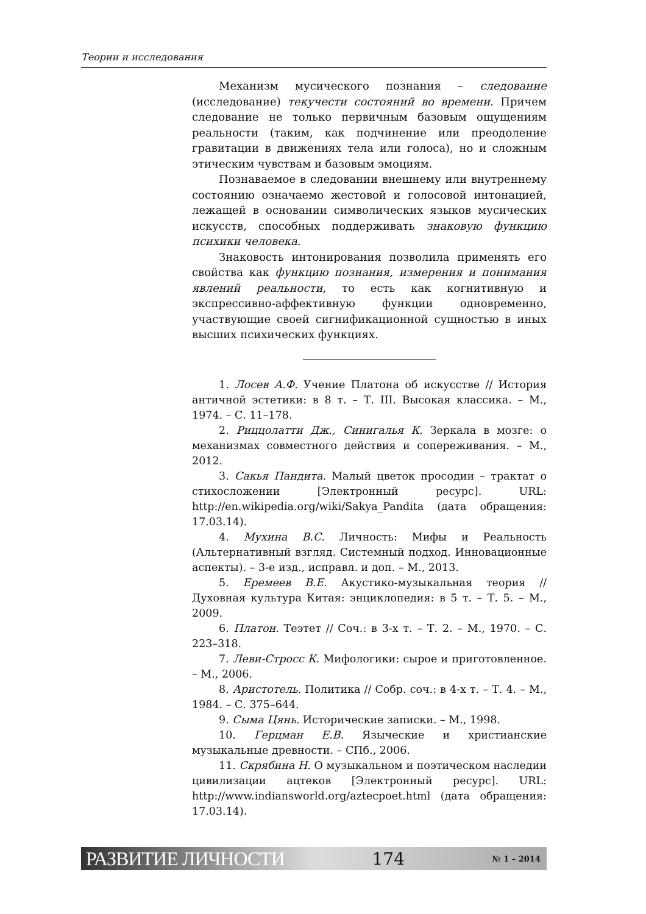Теории и исследования
Механизм мусического познания – следование (исследование) текучести состояний во времени. Причем следование не только первичным базовым ощущениям реальности (таким, как подчинение или преодоление гравитации в движениях тела или голоса), но и сложным этическим чувствам и базовым эмоциям.
Познаваемое в следовании внешнему или внутреннему состоянию означаемо жестовой и голосовой интонацией, лежащей в основании символических языков мусических искусств, способных поддерживать знаковую функцию психики человека.
Знаковость интонирования позволила применять его свойства как функцию познания, измерения и понимания явлений реальности, то есть как когнитивную и экспрессивно-аффективную функции одновременно, участвующие своей сигнификационной сущностью в иных высших психических функциях.
1. Лосев А.Ф. Учение Платона об искусстве // История античной эстетики: в 8 т. – Т. III. Высокая классика. – М., 1974. – С. 11–178.
2. Риццолатти Дж., Синигалья К. Зеркала в мозге: о механизмах совместного действия и сопереживания. – М., 2012.
3. Сакья Пандита. Малый цветок просодии – трактат о стихосложении [Электронный ресурс]. URL: http://en.wikipedia.org/wiki/Sakya_Pandita (дата обращения: 17.03.14).
4. Мухина В.С. Личность: Мифы и Реальность (Альтернативный взгляд. Системный подход. Инновационные аспекты). – 3-е изд., исправл. и доп. – М., 2013.
5. Еремеев В.Е. Акустико-музыкальная теория // Духовная культура Китая: энциклопедия: в 5 т. – Т. 5. – М., 2009.
6. Платон. Теэтет // Соч.: в 3-х т. – Т. 2. – М., 1970. – С. 223–318.
7. Леви-Стросс К. Мифологики: сырое и приготовленное. – М., 2006.
8. Аристотель. Политика // Собр. соч.: в 4-х т. – Т. 4. – М., 1984. – С. 375–644.
9. Сыма Цянь. Исторические записки. – М., 1998.
10. Герцман Е.В. Языческие и христианские музыкальные древности. – СПб., 2006.
11. Скрябина Н. О музыкальном и поэтическом наследии цивилизации ацтеков [Электронный ресурс]. URL: http://www.indiansworld.org/aztecpoet.html (дата обращения: 17.03.14).
РАЗВИТИЕ ЛИЧНОСТИ 174 № 1 – 2014